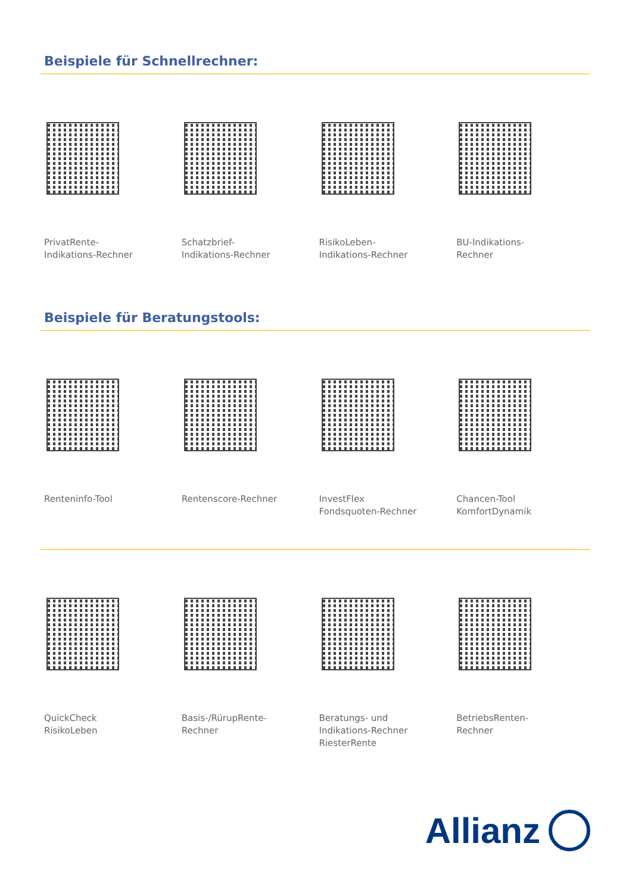Beispiele für Schnellrechner:
PrivatRente-
Indikations-Rechner
Schatzbrief-
Indikations-Rechner
RisikoLeben-
Indikations-Rechner
BU-Indikations-
Rechner
Beispiele für Beratungstools:
Renteninfo-Tool Rentenscore-Rechner InvestFlex
Fondsquoten-Rechner
Chancen-Tool
KomfortDynamik
QuickCheck
RisikoLeben
Basis-/RürupRente-
Rechner
Beratungs- und
Indikations-Rechner
RiesterRente
BetriebsRenten-
Rechner
Allianz